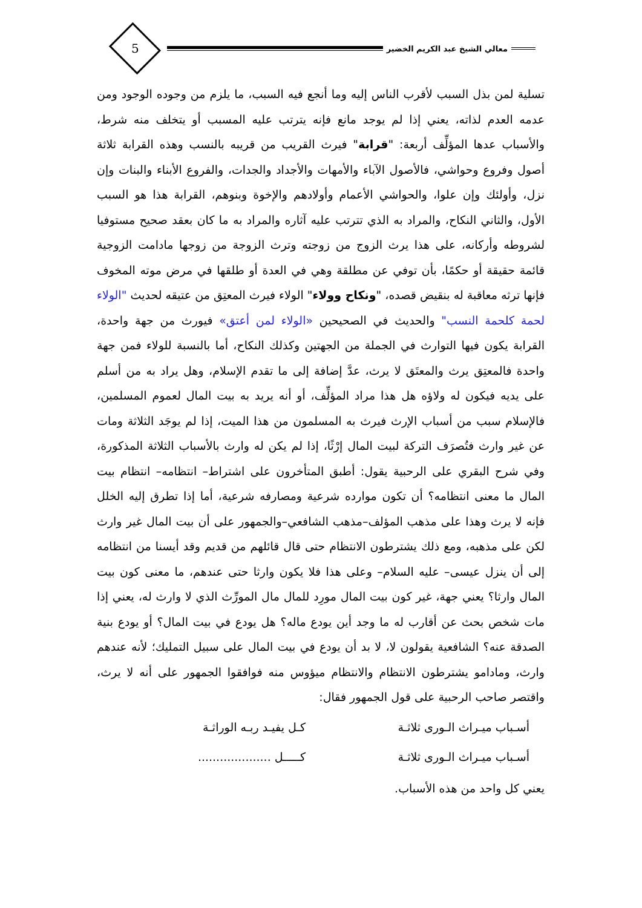معالي الشيخ عبد الكريم الخضير
5
تسلية لمن بذل السبب لأقرب الناس إليه وما أنجع فيه السبب، ما يلزم من وجوده الوجود ومن عدمه العدم لذاته، يعني إذا لم يوجد مانع فإنه يترتب عليه المسبب أو يتخلف منه شرط، والأسباب عدها المؤلِّف أربعة: "قرابة" فيرث القريب من قريبه بالنسب وهذه القرابة ثلاثة أصول وفروع وحواشي، فالأصول الآباء والأمهات والأجداد والجدات، والفروع الأبناء والبنات وإن نزل، وأولئك وإن علوا، والحواشي الأعمام وأولادهم والإخوة وبنوهم، القرابة هذا هو السبب الأول، والثاني النكاح، والمراد به الذي تترتب عليه آثاره والمراد به ما كان بعقد صحيح مستوفيا لشروطه وأركانه، على هذا يرث الزوج من زوجته وترث الزوجة من زوجها مادامت الزوجية قائمة حقيقة أو حكمًا، بأن توفي عن مطلقة وهي في العدة أو طلقها في مرض موته المخوف فإنها ترثه معاقبة له بنقيض قصده، "ونكاح وولاء" الولاء فيرث المعتِق من عتيقه لحديث "الولاء لحمة كلحمة النسب" والحديث في الصحيحين «الولاء لمن أعتق» فيورث من جهة واحدة، القرابة يكون فيها التوارث في الجملة من الجهتين وكذلك النكاح، أما بالنسبة للولاء فمن جهة واحدة فالمعتِق يرث والمعتَق لا يرث، عدَّ إضافة إلى ما تقدم الإسلام، وهل يراد به من أسلم على يديه فيكون له ولاؤه هل هذا مراد المؤلِّف، أو أنه يريد به بيت المال لعموم المسلمين، فالإسلام سبب من أسباب الإرث فيرث به المسلمون من هذا الميت، إذا لم يوجَد الثلاثة ومات عن غير وارث فتُصرَف التركة لبيت المال إرْثًا، إذا لم يكن له وارث بالأسباب الثلاثة المذكورة، وفي شرح البقري على الرحبية يقول: أطبق المتأخرون على اشتراط– انتظامه– انتظام بيت المال ما معنى انتظامه؟ أن تكون موارده شرعية ومصارفه شرعية، أما إذا تطرق إليه الخلل فإنه لا يرث وهذا على مذهب المؤلف–مذهب الشافعي–والجمهور على أن بيت المال غير وارث لكن على مذهبه، ومع ذلك يشترطون الانتظام حتى قال قائلهم من قديم وقد أيسنا من انتظامه إلى أن ينزل عيسى– عليه السلام– وعلى هذا فلا يكون وارثا حتى عندهم، ما معنى كون بيت المال وارثا؟ يعني جهة، غير كون بيت المال مورِد للمال مال المورِّث الذي لا وارث له، يعني إذا مات شخص بحث عن أقارب له ما وجد أين يودع ماله؟ هل يودع في بيت المال؟ أو يودع بنية الصدقة عنه؟ الشافعية يقولون لا، لا بد أن يودع في بيت المال على سبيل التمليك؛ لأنه عندهم وارث، ومادامو يشترطون الانتظام والانتظام ميؤوس منه فوافقوا الجمهور على أنه لا يرث، واقتصر صاحب الرحبية على قول الجمهور فقال:
أسـباب ميـراث الـورى ثلاثـة كـل يفيـد ربـه الوراثـة
أسـباب ميـراث الـورى ثلاثـة كـــــل ....................
يعني كل واحد من هذه الأسباب.